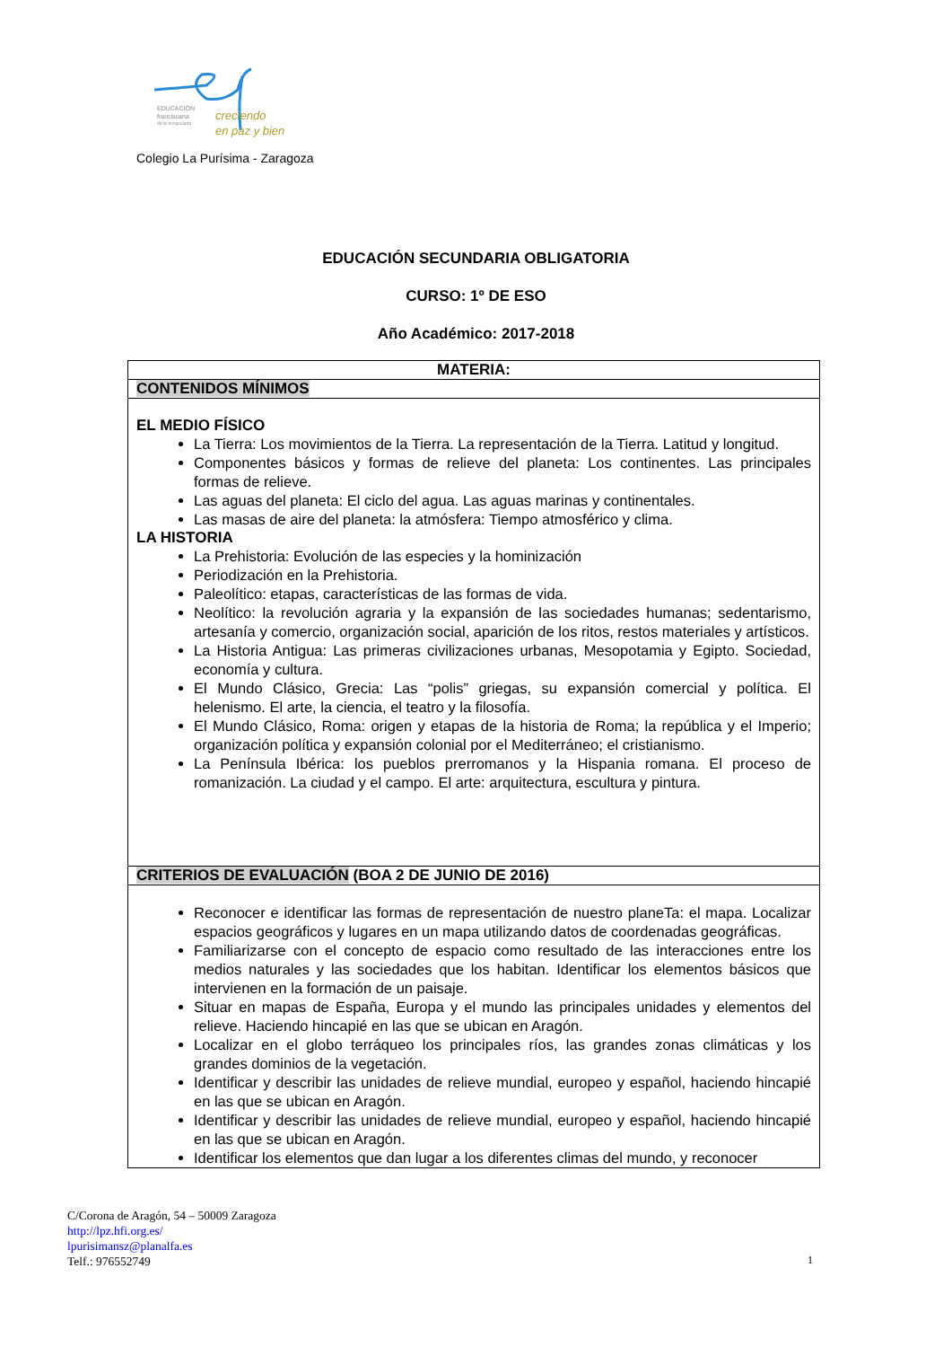EDUCACIÓN
franciscana
de la Inmaculada
creciendo
en paz y bien
Colegio La Purísima - Zaragoza
EDUCACIÓN SECUNDARIA OBLIGATORIA
CURSO: 1º DE ESO
Año Académico: 2017-2018
| MATERIA: |
| CONTENIDOS MÍNIMOS |
| EL MEDIO FÍSICO La Tierra: Los movimientos de la Tierra. La representación de la Tierra. Latitud y longitud. Componentes básicos y formas de relieve del planeta: Los continentes. Las principales formas de relieve. Las aguas del planeta: El ciclo del agua. Las aguas marinas y continentales. Las masas de aire del planeta: la atmósfera: Tiempo atmosférico y clima. LA HISTORIA La Prehistoria: Evolución de las especies y la hominización Periodización en la Prehistoria. Paleolítico: etapas, características de las formas de vida. Neolítico: la revolución agraria y la expansión de las sociedades humanas; sedentarismo, artesanía y comercio, organización social, aparición de los ritos, restos materiales y artísticos. La Historia Antigua: Las primeras civilizaciones urbanas, Mesopotamia y Egipto. Sociedad, economía y cultura. El Mundo Clásico, Grecia: Las “polis” griegas, su expansión comercial y política. El helenismo. El arte, la ciencia, el teatro y la filosofía. El Mundo Clásico, Roma: origen y etapas de la historia de Roma; la república y el Imperio; organización política y expansión colonial por el Mediterráneo; el cristianismo. La Península Ibérica: los pueblos prerromanos y la Hispania romana. El proceso de romanización. La ciudad y el campo. El arte: arquitectura, escultura y pintura. |
| CRITERIOS DE EVALUACIÓN (BOA 2 DE JUNIO DE 2016) |
| Reconocer e identificar las formas de representación de nuestro planeTa: el mapa. Localizar espacios geográficos y lugares en un mapa utilizando datos de coordenadas geográficas. Familiarizarse con el concepto de espacio como resultado de las interacciones entre los medios naturales y las sociedades que los habitan. Identificar los elementos básicos que intervienen en la formación de un paisaje. Situar en mapas de España, Europa y el mundo las principales unidades y elementos del relieve. Haciendo hincapié en las que se ubican en Aragón. Localizar en el globo terráqueo los principales ríos, las grandes zonas climáticas y los grandes dominios de la vegetación. Identificar y describir las unidades de relieve mundial, europeo y español, haciendo hincapié en las que se ubican en Aragón. Identificar y describir las unidades de relieve mundial, europeo y español, haciendo hincapié en las que se ubican en Aragón. Identificar los elementos que dan lugar a los diferentes climas del mundo, y reconocer |
C/Corona de Aragón, 54 – 50009 Zaragoza
http://lpz.hfi.org.es/
lpurisimansz@planalfa.es
Telf.: 976552749
1